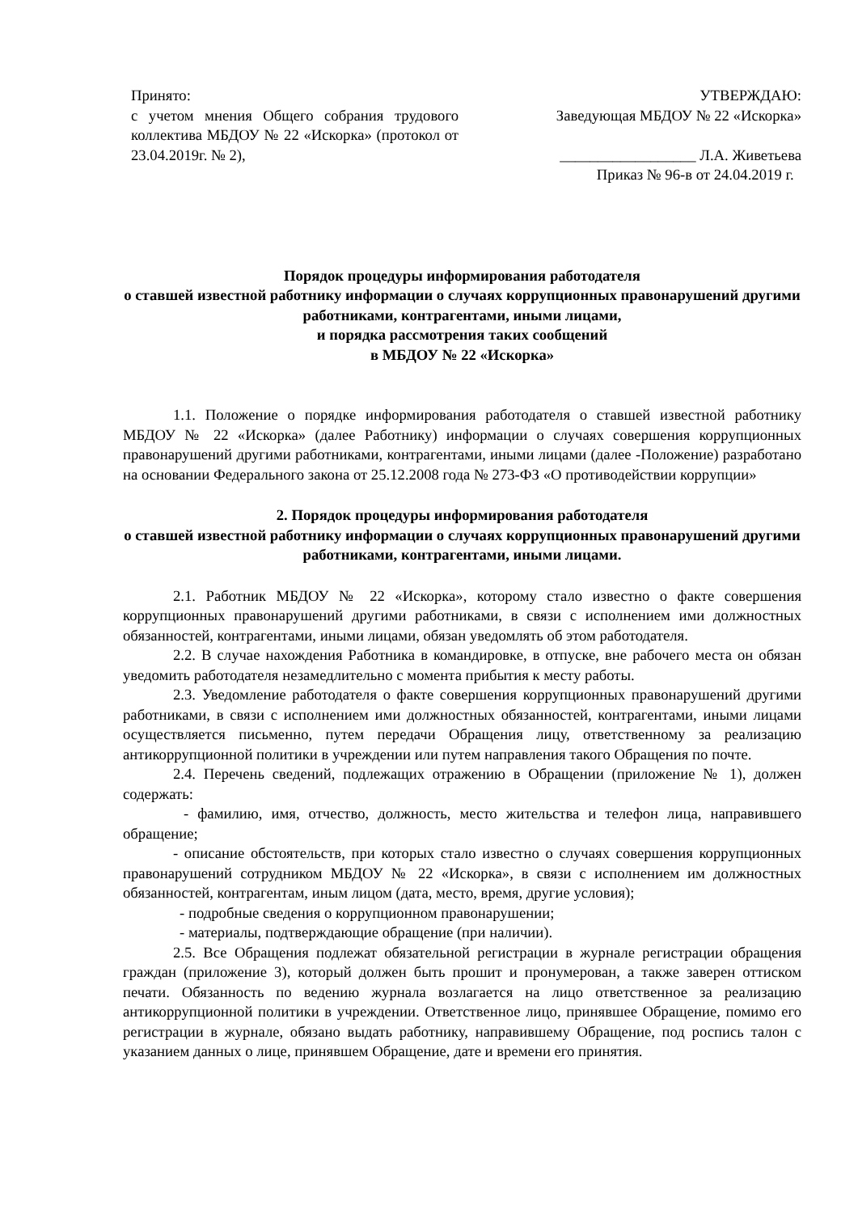Принято:
с учетом мнения Общего собрания трудового коллектива МБДОУ № 22 «Искорка» (протокол от 23.04.2019г. № 2),
УТВЕРЖДАЮ:
Заведующая МБДОУ № 22 «Искорка»
__________________ Л.А. Живетьева
Приказ № 96-в от 24.04.2019 г.
Порядок процедуры информирования работодателя
о ставшей известной работнику информации о случаях коррупционных правонарушений другими работниками, контрагентами, иными лицами,
и порядка рассмотрения таких сообщений
в МБДОУ № 22 «Искорка»
1.1. Положение о порядке информирования работодателя о ставшей известной работнику МБДОУ № 22 «Искорка» (далее Работнику) информации о случаях совершения коррупционных правонарушений другими работниками, контрагентами, иными лицами (далее -Положение) разработано на основании Федерального закона от 25.12.2008 года № 273-ФЗ «О противодействии коррупции»
2. Порядок процедуры информирования работодателя
о ставшей известной работнику информации о случаях коррупционных правонарушений другими работниками, контрагентами, иными лицами.
2.1. Работник МБДОУ № 22 «Искорка», которому стало известно о факте совершения коррупционных правонарушений другими работниками, в связи с исполнением ими должностных обязанностей, контрагентами, иными лицами, обязан уведомлять об этом работодателя.
2.2. В случае нахождения Работника в командировке, в отпуске, вне рабочего места он обязан уведомить работодателя незамедлительно с момента прибытия к месту работы.
2.3. Уведомление работодателя о факте совершения коррупционных правонарушений другими работниками, в связи с исполнением ими должностных обязанностей, контрагентами, иными лицами осуществляется письменно, путем передачи Обращения лицу, ответственному за реализацию антикоррупционной политики в учреждении или путем направления такого Обращения по почте.
2.4. Перечень сведений, подлежащих отражению в Обращении (приложение № 1), должен содержать:
- фамилию, имя, отчество, должность, место жительства и телефон лица, направившего обращение;
- описание обстоятельств, при которых стало известно о случаях совершения коррупционных правонарушений сотрудником МБДОУ № 22 «Искорка», в связи с исполнением им должностных обязанностей, контрагентам, иным лицом (дата, место, время, другие условия);
- подробные сведения о коррупционном правонарушении;
- материалы, подтверждающие обращение (при наличии).
2.5. Все Обращения подлежат обязательной регистрации в журнале регистрации обращения граждан (приложение 3), который должен быть прошит и пронумерован, а также заверен оттиском печати. Обязанность по ведению журнала возлагается на лицо ответственное за реализацию антикоррупционной политики в учреждении. Ответственное лицо, принявшее Обращение, помимо его регистрации в журнале, обязано выдать работнику, направившему Обращение, под роспись талон с указанием данных о лице, принявшем Обращение, дате и времени его принятия.